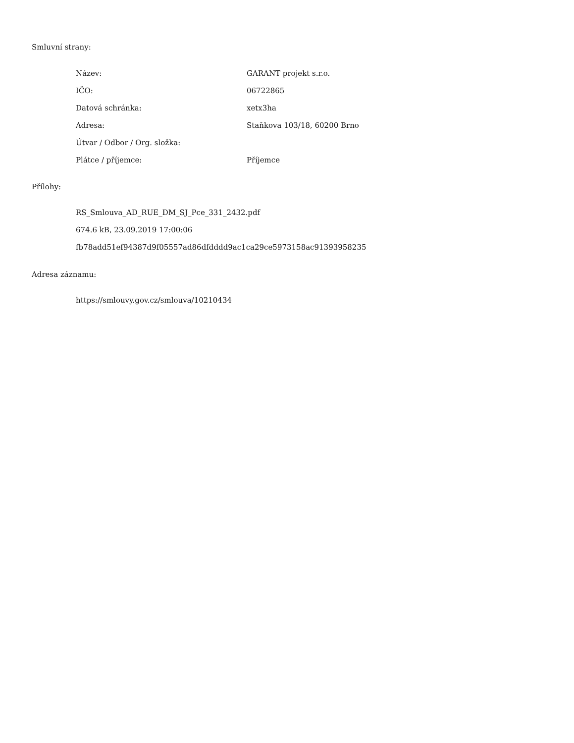Smluvní strany:
| Název: | GARANT projekt s.r.o. |
| IČO: | 06722865 |
| Datová schránka: | xetx3ha |
| Adresa: | Staňkova 103/18, 60200 Brno |
| Útvar / Odbor / Org. složka: | |
| Plátce / příjemce: | Příjemce |
Přílohy:
RS_Smlouva_AD_RUE_DM_SJ_Pce_331_2432.pdf
674.6 kB, 23.09.2019 17:00:06
fb78add51ef94387d9f05557ad86dfdddd9ac1ca29ce5973158ac91393958235
Adresa záznamu:
https://smlouvy.gov.cz/smlouva/10210434